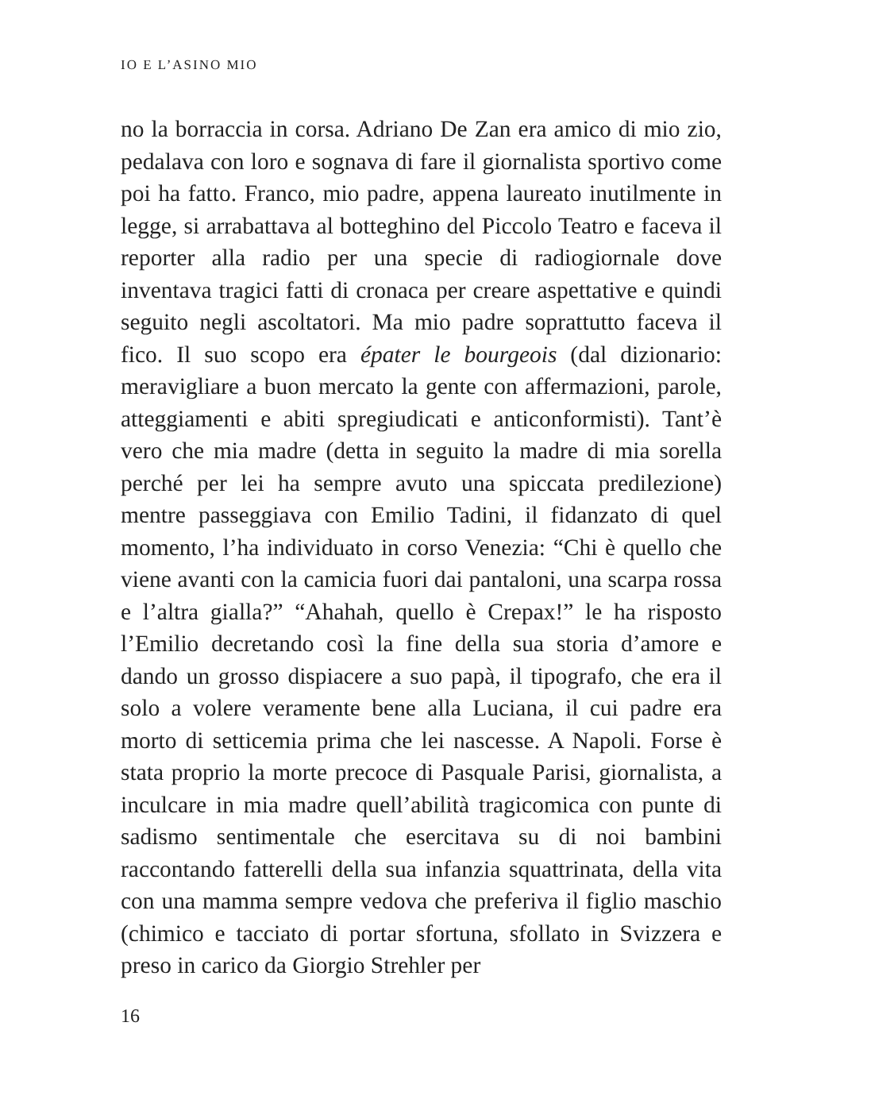IO E L’ASINO MIO
no la borraccia in corsa. Adriano De Zan era amico di mio zio, pedalava con loro e sognava di fare il giornalista sportivo come poi ha fatto. Franco, mio padre, appena laureato inutilmente in legge, si arrabattava al botteghino del Piccolo Teatro e faceva il reporter alla radio per una specie di radiogiornale dove inventava tragici fatti di cronaca per creare aspettative e quindi seguito negli ascoltatori. Ma mio padre soprattutto faceva il fico. Il suo scopo era épater le bourgeois (dal dizionario: meravigliare a buon mercato la gente con affermazioni, parole, atteggiamenti e abiti spregiudicati e anticonformisti). Tant’è vero che mia madre (detta in seguito la madre di mia sorella perché per lei ha sempre avuto una spiccata predilezione) mentre passeggiava con Emilio Tadini, il fidanzato di quel momento, l’ha individuato in corso Venezia: “Chi è quello che viene avanti con la camicia fuori dai pantaloni, una scarpa rossa e l’altra gialla?” “Ahahah, quello è Crepax!” le ha risposto l’Emilio decretando così la fine della sua storia d’amore e dando un grosso dispiacere a suo papà, il tipografo, che era il solo a volere veramente bene alla Luciana, il cui padre era morto di setticemia prima che lei nascesse. A Napoli. Forse è stata proprio la morte precoce di Pasquale Parisi, giornalista, a inculcare in mia madre quell’abilità tragicomica con punte di sadismo sentimentale che esercitava su di noi bambini raccontando fatterelli della sua infanzia squattrinata, della vita con una mamma sempre vedova che preferiva il figlio maschio (chimico e tacciato di portar sfortuna, sfollato in Svizzera e preso in carico da Giorgio Strehler per
16